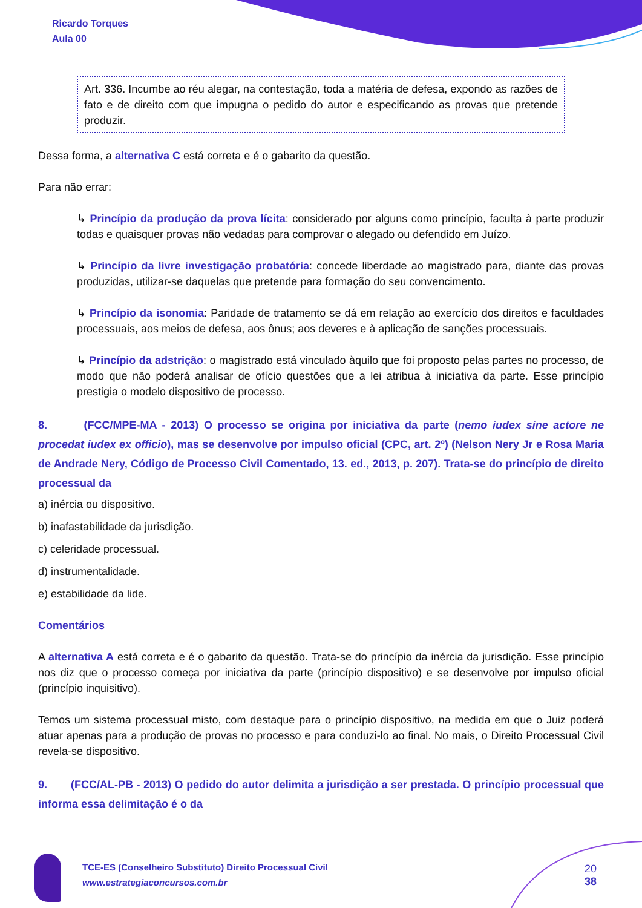Ricardo Torques
Aula 00
Art. 336. Incumbe ao réu alegar, na contestação, toda a matéria de defesa, expondo as razões de fato e de direito com que impugna o pedido do autor e especificando as provas que pretende produzir.
Dessa forma, a alternativa C está correta e é o gabarito da questão.
Para não errar:
↳ Princípio da produção da prova lícita: considerado por alguns como princípio, faculta à parte produzir todas e quaisquer provas não vedadas para comprovar o alegado ou defendido em Juízo.
↳ Princípio da livre investigação probatória: concede liberdade ao magistrado para, diante das provas produzidas, utilizar-se daquelas que pretende para formação do seu convencimento.
↳ Princípio da isonomia: Paridade de tratamento se dá em relação ao exercício dos direitos e faculdades processuais, aos meios de defesa, aos ônus; aos deveres e à aplicação de sanções processuais.
↳ Princípio da adstrição: o magistrado está vinculado àquilo que foi proposto pelas partes no processo, de modo que não poderá analisar de ofício questões que a lei atribua à iniciativa da parte. Esse princípio prestigia o modelo dispositivo de processo.
8. (FCC/MPE-MA - 2013) O processo se origina por iniciativa da parte (nemo iudex sine actore ne procedat iudex ex officio), mas se desenvolve por impulso oficial (CPC, art. 2º) (Nelson Nery Jr e Rosa Maria de Andrade Nery, Código de Processo Civil Comentado, 13. ed., 2013, p. 207). Trata-se do princípio de direito processual da
a) inércia ou dispositivo.
b) inafastabilidade da jurisdição.
c) celeridade processual.
d) instrumentalidade.
e) estabilidade da lide.
Comentários
A alternativa A está correta e é o gabarito da questão. Trata-se do princípio da inércia da jurisdição. Esse princípio nos diz que o processo começa por iniciativa da parte (princípio dispositivo) e se desenvolve por impulso oficial (princípio inquisitivo).
Temos um sistema processual misto, com destaque para o princípio dispositivo, na medida em que o Juiz poderá atuar apenas para a produção de provas no processo e para conduzi-lo ao final. No mais, o Direito Processual Civil revela-se dispositivo.
9. (FCC/AL-PB - 2013) O pedido do autor delimita a jurisdição a ser prestada. O princípio processual que informa essa delimitação é o da
TCE-ES (Conselheiro Substituto) Direito Processual Civil
www.estrategiaconcursos.com.br
20
38